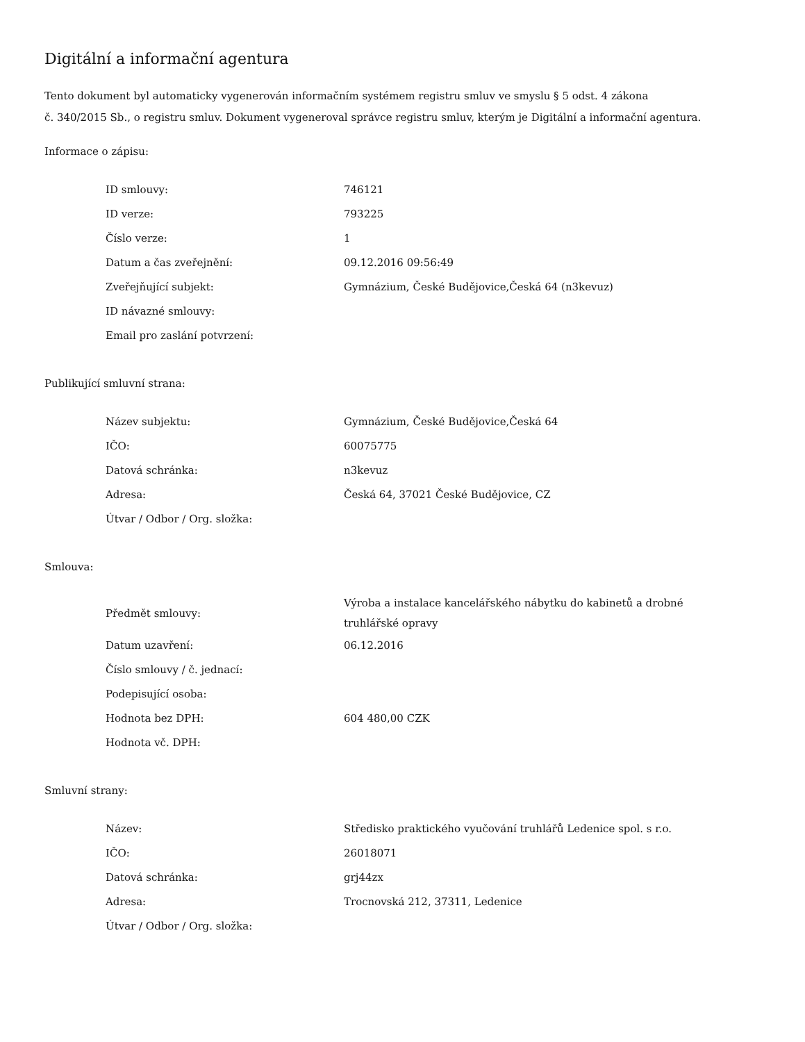Digitální a informační agentura
Tento dokument byl automaticky vygenerován informačním systémem registru smluv ve smyslu § 5 odst. 4 zákona
č. 340/2015 Sb., o registru smluv. Dokument vygeneroval správce registru smluv, kterým je Digitální a informační agentura.
Informace o zápisu:
| ID smlouvy: | 746121 |
| ID verze: | 793225 |
| Číslo verze: | 1 |
| Datum a čas zveřejnění: | 09.12.2016 09:56:49 |
| Zveřejňující subjekt: | Gymnázium, České Budějovice,Česká 64 (n3kevuz) |
| ID návazné smlouvy: | |
| Email pro zaslání potvrzení: | |
Publikující smluvní strana:
| Název subjektu: | Gymnázium, České Budějovice,Česká 64 |
| IČO: | 60075775 |
| Datová schránka: | n3kevuz |
| Adresa: | Česká 64, 37021 České Budějovice, CZ |
| Útvar / Odbor / Org. složka: | |
Smlouva:
| Předmět smlouvy: | Výroba a instalace kancelářského nábytku do kabinetů a drobné truhlářské opravy |
| Datum uzavření: | 06.12.2016 |
| Číslo smlouvy / č. jednací: | |
| Podepisující osoba: | |
| Hodnota bez DPH: | 604 480,00 CZK |
| Hodnota vč. DPH: | |
Smluvní strany:
| Název: | Středisko praktického vyučování truhlářů Ledenice spol. s r.o. |
| IČO: | 26018071 |
| Datová schránka: | grj44zx |
| Adresa: | Trocnovská 212, 37311, Ledenice |
| Útvar / Odbor / Org. složka: | |